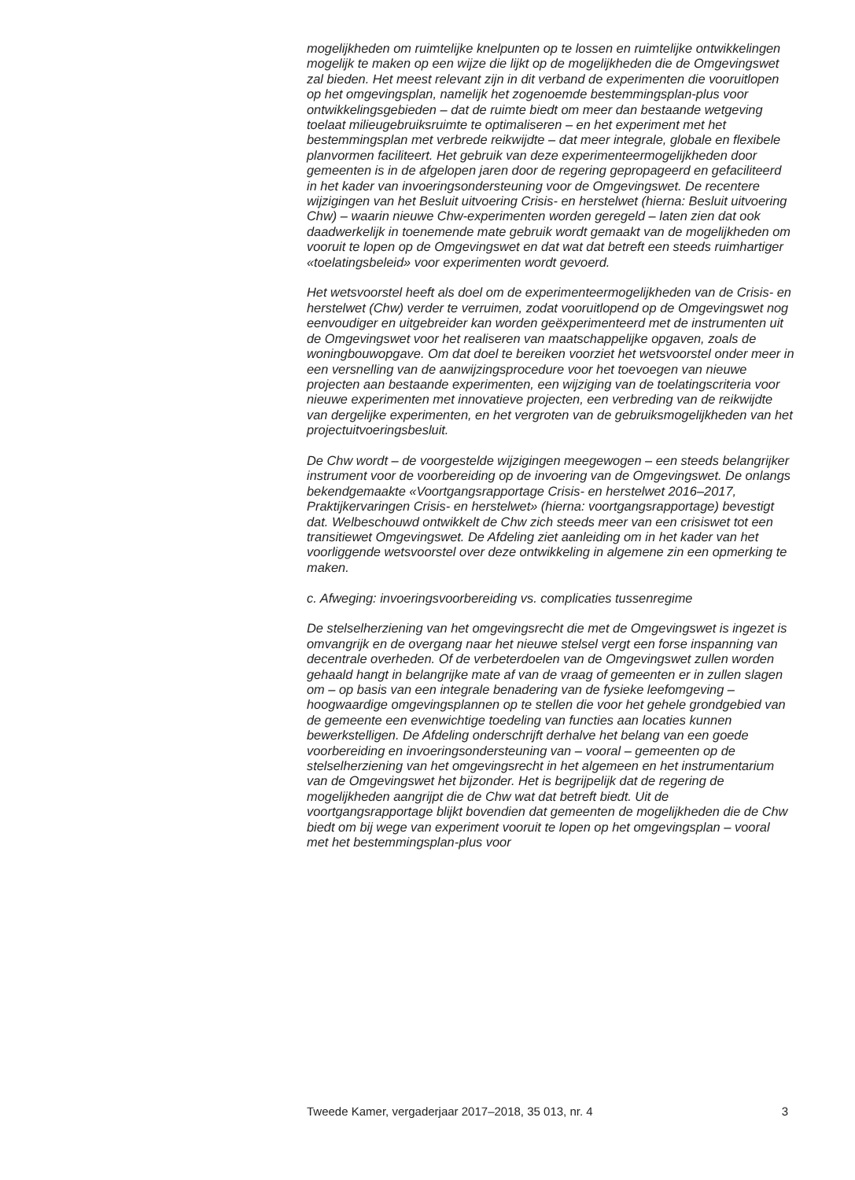mogelijkheden om ruimtelijke knelpunten op te lossen en ruimtelijke ontwikkelingen mogelijk te maken op een wijze die lijkt op de mogelijkheden die de Omgevingswet zal bieden. Het meest relevant zijn in dit verband de experimenten die vooruitlopen op het omgevingsplan, namelijk het zogenoemde bestemmingsplan-plus voor ontwikkelingsgebieden – dat de ruimte biedt om meer dan bestaande wetgeving toelaat milieugebruiksruimte te optimaliseren – en het experiment met het bestemmingsplan met verbrede reikwijdte – dat meer integrale, globale en flexibele planvormen faciliteert. Het gebruik van deze experimenteermogelijkheden door gemeenten is in de afgelopen jaren door de regering gepropageerd en gefaciliteerd in het kader van invoeringsondersteuning voor de Omgevingswet. De recentere wijzigingen van het Besluit uitvoering Crisis- en herstelwet (hierna: Besluit uitvoering Chw) – waarin nieuwe Chw-experimenten worden geregeld – laten zien dat ook daadwerkelijk in toenemende mate gebruik wordt gemaakt van de mogelijkheden om vooruit te lopen op de Omgevingswet en dat wat dat betreft een steeds ruimhartiger «toelatingsbeleid» voor experimenten wordt gevoerd.
Het wetsvoorstel heeft als doel om de experimenteermogelijkheden van de Crisis- en herstelwet (Chw) verder te verruimen, zodat vooruitlopend op de Omgevingswet nog eenvoudiger en uitgebreider kan worden geëxperimenteerd met de instrumenten uit de Omgevingswet voor het realiseren van maatschappelijke opgaven, zoals de woningbouwopgave. Om dat doel te bereiken voorziet het wetsvoorstel onder meer in een versnelling van de aanwijzingsprocedure voor het toevoegen van nieuwe projecten aan bestaande experimenten, een wijziging van de toelatingscriteria voor nieuwe experimenten met innovatieve projecten, een verbreding van de reikwijdte van dergelijke experimenten, en het vergroten van de gebruiksmogelijkheden van het projectuitvoeringsbesluit.
De Chw wordt – de voorgestelde wijzigingen meegewogen – een steeds belangrijker instrument voor de voorbereiding op de invoering van de Omgevingswet. De onlangs bekendgemaakte «Voortgangsrapportage Crisis- en herstelwet 2016–2017, Praktijkervaringen Crisis- en herstelwet» (hierna: voortgangsrapportage) bevestigt dat. Welbeschouwd ontwikkelt de Chw zich steeds meer van een crisiswet tot een transitiewet Omgevingswet. De Afdeling ziet aanleiding om in het kader van het voorliggende wetsvoorstel over deze ontwikkeling in algemene zin een opmerking te maken.
c. Afweging: invoeringsvoorbereiding vs. complicaties tussenregime
De stelselherziening van het omgevingsrecht die met de Omgevingswet is ingezet is omvangrijk en de overgang naar het nieuwe stelsel vergt een forse inspanning van decentrale overheden. Of de verbeterdoelen van de Omgevingswet zullen worden gehaald hangt in belangrijke mate af van de vraag of gemeenten er in zullen slagen om – op basis van een integrale benadering van de fysieke leefomgeving – hoogwaardige omgevingsplannen op te stellen die voor het gehele grondgebied van de gemeente een evenwichtige toedeling van functies aan locaties kunnen bewerkstelligen. De Afdeling onderschrijft derhalve het belang van een goede voorbereiding en invoeringsondersteuning van – vooral – gemeenten op de stelselherziening van het omgevingsrecht in het algemeen en het instrumentarium van de Omgevingswet het bijzonder. Het is begrijpelijk dat de regering de mogelijkheden aangrijpt die de Chw wat dat betreft biedt. Uit de voortgangsrapportage blijkt bovendien dat gemeenten de mogelijkheden die de Chw biedt om bij wege van experiment vooruit te lopen op het omgevingsplan – vooral met het bestemmingsplan-plus voor
Tweede Kamer, vergaderjaar 2017–2018, 35 013, nr. 4 3